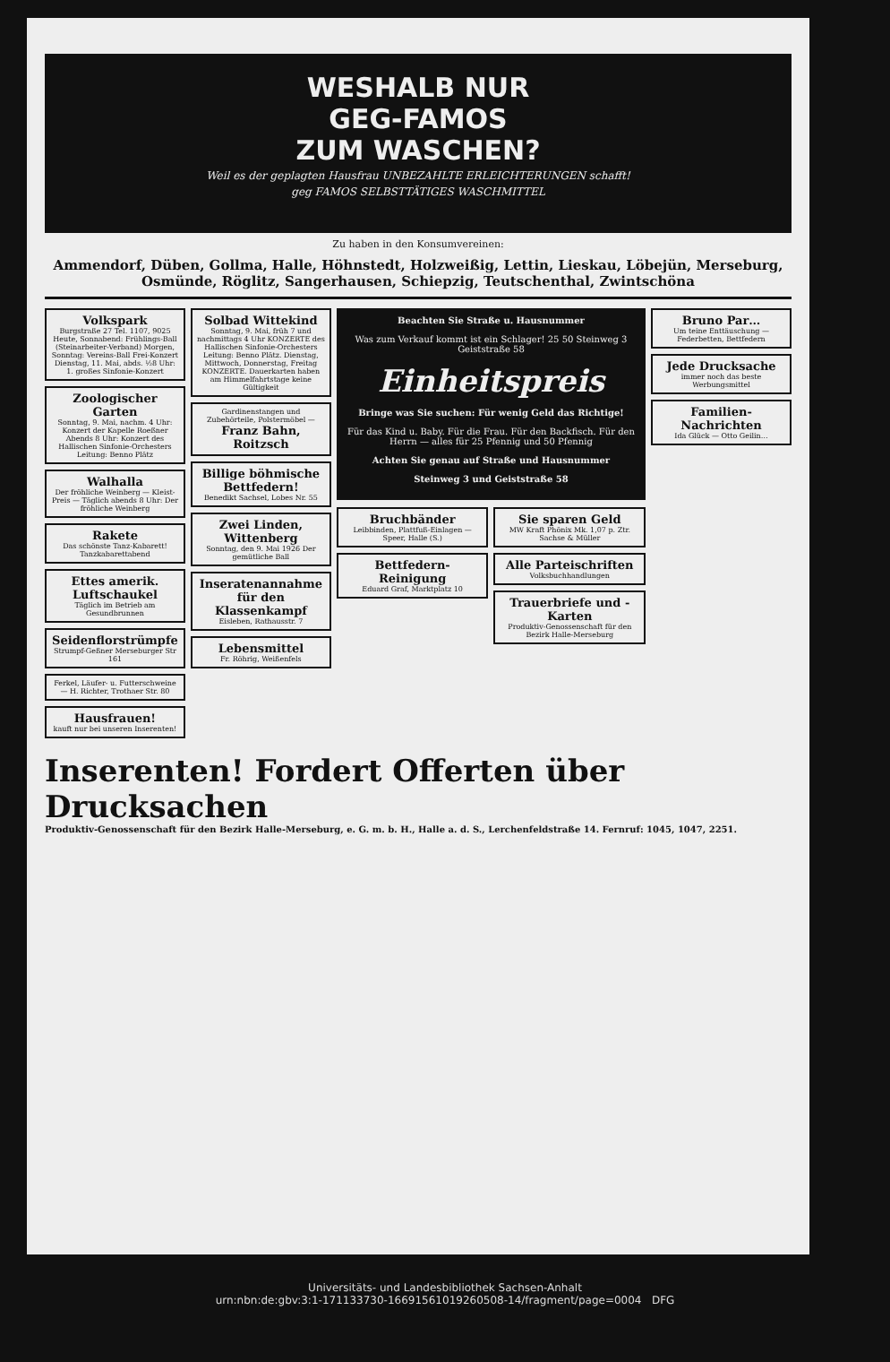WESHALB NUR
GEG-FAMOS
ZUM WASCHEN?
Weil es der geplagten Hausfrau UNBEZAHLTE ERLEICHTERUNGEN schafft!
geg FAMOS SELBSTTÄTIGES WASCHMITTEL
Zu haben in den Konsumvereinen:
Ammendorf, Düben, Gollma, Halle, Höhnstedt, Holzweißig, Lettin, Lieskau, Löbejün, Merseburg, Osmünde, Röglitz, Sangerhausen, Schiepzig, Teutschenthal, Zwintschöna
Volkspark
Burgstraße 27 Tel. 1107, 9025 Heute, Sonnabend: Frühlings-Ball (Steinarbeiter-Verband) Morgen, Sonntag: Vereins-Ball Frei-Konzert Dienstag, 11. Mai, abds. ½8 Uhr: 1. großes Sinfonie-Konzert
Zoologischer Garten
Sonntag, 9. Mai, nachm. 4 Uhr: Konzert der Kapelle Roeßner Abends 8 Uhr: Konzert des Hallischen Sinfonie-Orchesters Leitung: Benno Plätz
Walhalla
Der fröhliche Weinberg — Kleist-Preis — Täglich abends 8 Uhr: Der fröhliche Weinberg
Rakete
Das schönste Tanz-Kabarett! Tanzkabarettabend
Ettes amerik. Luftschaukel
Täglich im Betrieb am Gesundbrunnen
Seidenflorstrümpfe
Strumpf-Geßner Merseburger Str 161
Ferkel, Läufer- u. Futterschweine — H. Richter, Trothaer Str. 80
Hausfrauen!
kauft nur bei unseren Inserenten!
Solbad Wittekind
Sonntag, 9. Mai, früh 7 und nachmittags 4 Uhr KONZERTE des Hallischen Sinfonie-Orchesters Leitung: Benno Plätz. Dienstag, Mittwoch, Donnerstag, Freitag KONZERTE. Dauerkarten haben am Himmelfahrtstage keine Gültigkeit
Gardinenstangen und Zubehörteile, Polstermöbel —
Franz Bahn, Roitzsch
Billige böhmische Bettfedern!
Benedikt Sachsel, Lobes Nr. 55
Zwei Linden, Wittenberg
Sonntag, den 9. Mai 1926 Der gemütliche Ball
Inseratenannahme für den Klassenkampf
Eisleben, Rathausstr. 7
Lebensmittel
Fr. Röhrig, Weißenfels
Beachten Sie Straße u. Hausnummer
Was zum Verkauf kommt ist ein Schlager! 25 50 Steinweg 3 Geiststraße 58
Einheitspreis
Bringe was Sie suchen: Für wenig Geld das Richtige!
Für das Kind u. Baby. Für die Frau. Für den Backfisch. Für den Herrn — alles für 25 Pfennig und 50 Pfennig
Achten Sie genau auf Straße und Hausnummer
Steinweg 3 und Geiststraße 58
Bruchbänder
Leibbinden, Plattfuß-Einlagen — Speer, Halle (S.)
Bettfedern-Reinigung
Eduard Graf, Marktplatz 10
Sie sparen Geld
MW Kraft Phönix Mk. 1,07 p. Ztr. Sachse & Müller
Alle Parteischriften
Volksbuchhandlungen
Trauerbriefe und -Karten
Produktiv-Genossenschaft für den Bezirk Halle-Merseburg
Bruno Par…
Um teine Enttäuschung — Federbetten, Bettfedern
Jede Drucksache
immer noch das beste Werbungsmittel
Familien-Nachrichten
Ida Glück — Otto Geilin…
Inserenten! Fordert Offerten über Drucksachen
Produktiv-Genossenschaft für den Bezirk Halle-Merseburg, e. G. m. b. H., Halle a. d. S., Lerchenfeldstraße 14. Fernruf: 1045, 1047, 2251.
Universitäts- und Landesbibliothek Sachsen-Anhalt
urn:nbn:de:gbv:3:1-171133730-16691561019260508-14/fragment/page=0004 DFG